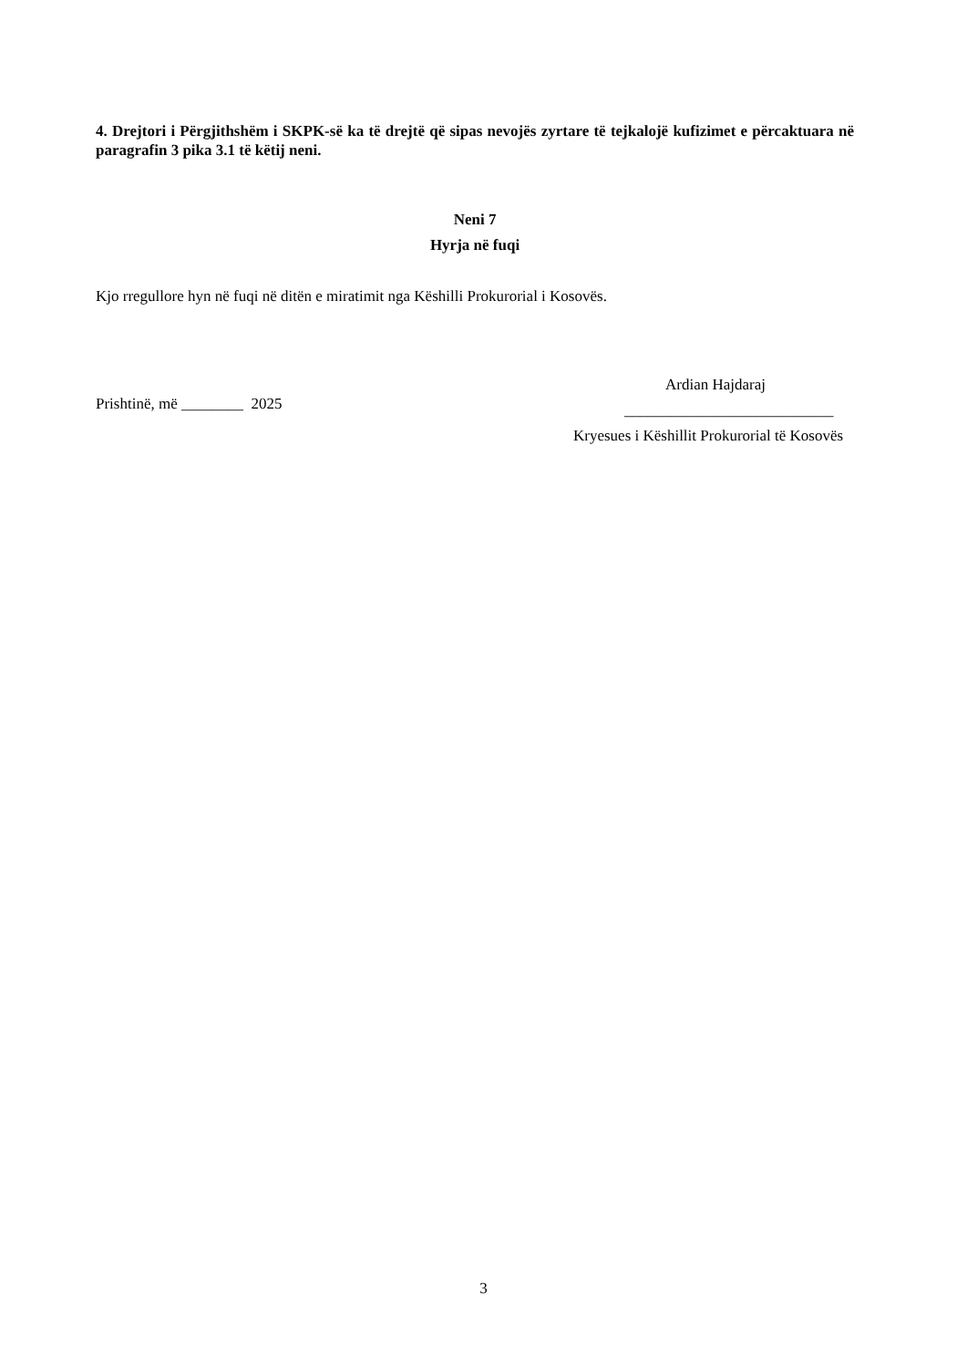4. Drejtori i Përgjithshëm i SKPK-së ka të drejtë që sipas nevojës zyrtare të tejkalojë kufizimet e përcaktuara në paragrafin 3 pika 3.1 të këtij neni.
Neni 7
Hyrja në fuqi
Kjo rregullore hyn në fuqi në ditën e miratimit nga Këshilli Prokurorial i Kosovës.
Prishtinë, më ________ 2025
Ardian Hajdaraj
___________________________
Kryesues i Këshillit Prokurorial të Kosovës
3